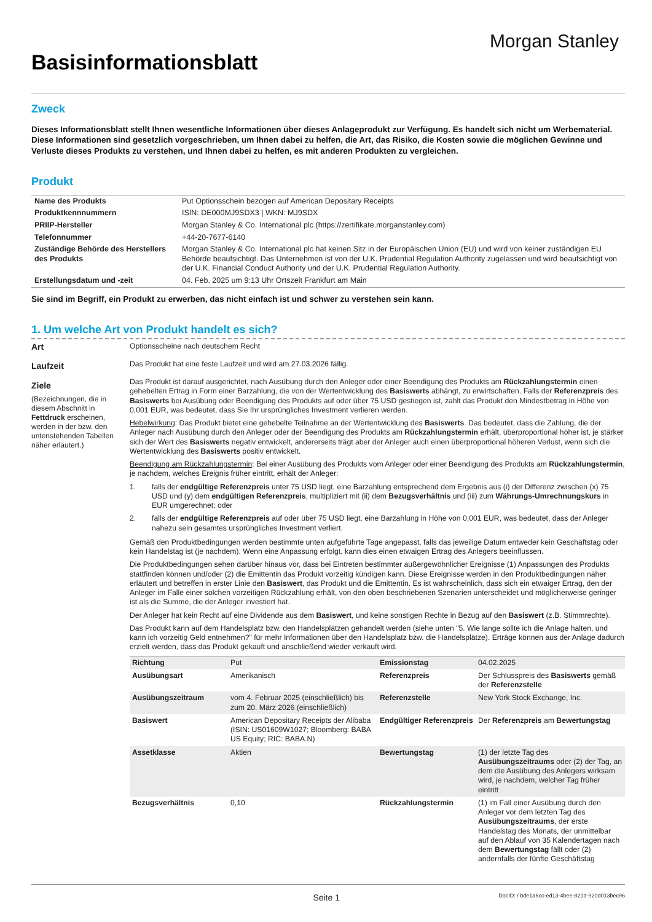Basisinformationsblatt
Morgan Stanley
Zweck
Dieses Informationsblatt stellt Ihnen wesentliche Informationen über dieses Anlageprodukt zur Verfügung. Es handelt sich nicht um Werbematerial. Diese Informationen sind gesetzlich vorgeschrieben, um Ihnen dabei zu helfen, die Art, das Risiko, die Kosten sowie die möglichen Gewinne und Verluste dieses Produkts zu verstehen, und Ihnen dabei zu helfen, es mit anderen Produkten zu vergleichen.
Produkt
| Name des Produkts | Put Optionsschein bezogen auf American Depositary Receipts |
| Produktkennnummern | ISIN: DE000MJ9SDX3 / WKN: MJ9SDX |
| PRIIP-Hersteller | Morgan Stanley & Co. International plc (https://zertifikate.morganstanley.com) |
| Telefonnummer | +44-20-7677-6140 |
| Zuständige Behörde des Herstellers des Produkts | Morgan Stanley & Co. International plc hat keinen Sitz in der Europäischen Union (EU) und wird von keiner zuständigen EU Behörde beaufsichtigt. Das Unternehmen ist von der U.K. Prudential Regulation Authority zugelassen und wird beaufsichtigt von der U.K. Financial Conduct Authority und der U.K. Prudential Regulation Authority. |
| Erstellungsdatum und -zeit | 04. Feb. 2025 um 9:13 Uhr Ortszeit Frankfurt am Main |
Sie sind im Begriff, ein Produkt zu erwerben, das nicht einfach ist und schwer zu verstehen sein kann.
1. Um welche Art von Produkt handelt es sich?
Art
Laufzeit
Ziele
(Bezeichnungen, die in diesem Abschnitt in Fettdruck erscheinen, werden in der bzw. den untenstehenden Tabellen näher erläutert.)
Optionsscheine nach deutschem Recht
Das Produkt hat eine feste Laufzeit und wird am 27.03.2026 fällig.
Das Produkt ist darauf ausgerichtet, nach Ausübung durch den Anleger oder einer Beendigung des Produkts am Rückzahlungstermin einen gehebelten Ertrag in Form einer Barzahlung, die von der Wertentwicklung des Basiswerts abhängt, zu erwirtschaften. Falls der Referenzpreis des Basiswerts bei Ausübung oder Beendigung des Produkts auf oder über 75 USD gestiegen ist, zahlt das Produkt den Mindestbetrag in Höhe von 0,001 EUR, was bedeutet, dass Sie Ihr ursprüngliches Investment verlieren werden.
Hebelwirkung: Das Produkt bietet eine gehebelte Teilnahme an der Wertentwicklung des Basiswerts. Das bedeutet, dass die Zahlung, die der Anleger nach Ausübung durch den Anleger oder der Beendigung des Produkts am Rückzahlungstermin erhält, überproportional höher ist, je stärker sich der Wert des Basiswerts negativ entwickelt, andererseits trägt aber der Anleger auch einen überproportional höheren Verlust, wenn sich die Wertentwicklung des Basiswerts positiv entwickelt.
Beendigung am Rückzahlungstermin: Bei einer Ausübung des Produkts vom Anleger oder einer Beendigung des Produkts am Rückzahlungstermin, je nachdem, welches Ereignis früher eintritt, erhält der Anleger:
1. falls der endgültige Referenzpreis unter 75 USD liegt, eine Barzahlung entsprechend dem Ergebnis aus (i) der Differenz zwischen (x) 75 USD und (y) dem endgültigen Referenzpreis, multipliziert mit (ii) dem Bezugsverhältnis und (iii) zum Währungs-Umrechnungskurs in EUR umgerechnet; oder
2. falls der endgültige Referenzpreis auf oder über 75 USD liegt, eine Barzahlung in Höhe von 0,001 EUR, was bedeutet, dass der Anleger nahezu sein gesamtes ursprüngliches Investment verliert.
Gemäß den Produktbedingungen werden bestimmte unten aufgeführte Tage angepasst, falls das jeweilige Datum entweder kein Geschäftstag oder kein Handelstag ist (je nachdem). Wenn eine Anpassung erfolgt, kann dies einen etwaigen Ertrag des Anlegers beeinflussen.
Die Produktbedingungen sehen darüber hinaus vor, dass bei Eintreten bestimmter außergewöhnlicher Ereignisse (1) Anpassungen des Produkts stattfinden können und/oder (2) die Emittentin das Produkt vorzeitig kündigen kann. Diese Ereignisse werden in den Produktbedingungen näher erläutert und betreffen in erster Linie den Basiswert, das Produkt und die Emittentin. Es ist wahrscheinlich, dass sich ein etwaiger Ertrag, den der Anleger im Falle einer solchen vorzeitigen Rückzahlung erhält, von den oben beschriebenen Szenarien unterscheidet und möglicherweise geringer ist als die Summe, die der Anleger investiert hat.
Der Anleger hat kein Recht auf eine Dividende aus dem Basiswert, und keine sonstigen Rechte in Bezug auf den Basiswert (z.B. Stimmrechte).
Das Produkt kann auf dem Handelsplatz bzw. den Handelsplätzen gehandelt werden (siehe unten "5. Wie lange sollte ich die Anlage halten, und kann ich vorzeitig Geld entnehmen?" für mehr Informationen über den Handelsplatz bzw. die Handelsplätze). Erträge können aus der Anlage dadurch erzielt werden, dass das Produkt gekauft und anschließend wieder verkauft wird.
| Richtung | Put | Emissionstag | 04.02.2025 |
| Ausübungsart | Amerikanisch | Referenzpreis | Der Schlusspreis des Basiswerts gemäß der Referenzstelle |
| Ausübungszeitraum | vom 4. Februar 2025 (einschließlich) bis zum 20. März 2026 (einschließlich) | Referenzstelle | New York Stock Exchange, Inc. |
| Basiswert | American Depositary Receipts der Alibaba (ISIN: US01609W1027; Bloomberg: BABA US Equity; RIC: BABA.N) | Endgültiger Referenzpreis | Der Referenzpreis am Bewertungstag |
| Assetklasse | Aktien | Bewertungstag | (1) der letzte Tag des Ausübungszeitraums oder (2) der Tag, an dem die Ausübung des Anlegers wirksam wird, je nachdem, welcher Tag früher eintritt |
| Bezugsverhältnis | 0,10 | Rückzahlungstermin | (1) im Fall einer Ausübung durch den Anleger vor dem letzten Tag des Ausübungszeitraums , der erste Handelstag des Monats, der unmittelbar auf den Ablauf von 35 Kalendertagen nach dem Bewertungstag fällt oder (2) andernfalls der fünfte Geschäftstag |
Seite 1 DocID: / bde1a6cc-ed13-4bee-821d-920d013bec96